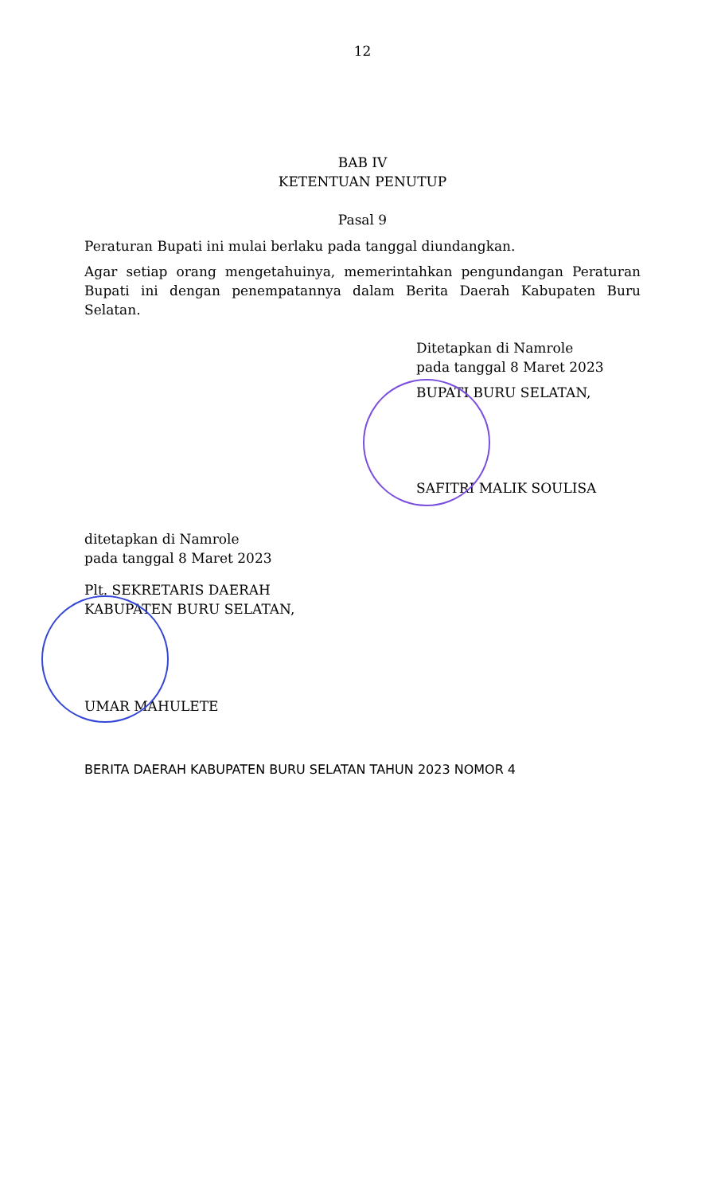12
BAB IV
KETENTUAN PENUTUP
Pasal 9
Peraturan Bupati ini mulai berlaku pada tanggal diundangkan.
Agar setiap orang mengetahuinya, memerintahkan pengundangan Peraturan Bupati ini dengan penempatannya dalam Berita Daerah Kabupaten Buru Selatan.
Ditetapkan di Namrole
pada tanggal 8 Maret 2023
BUPATI BURU SELATAN,
SAFITRI MALIK SOULISA
ditetapkan di Namrole
pada tanggal 8 Maret 2023
Plt. SEKRETARIS DAERAH
KABUPATEN BURU SELATAN,
UMAR MAHULETE
BERITA DAERAH KABUPATEN BURU SELATAN TAHUN 2023 NOMOR 4